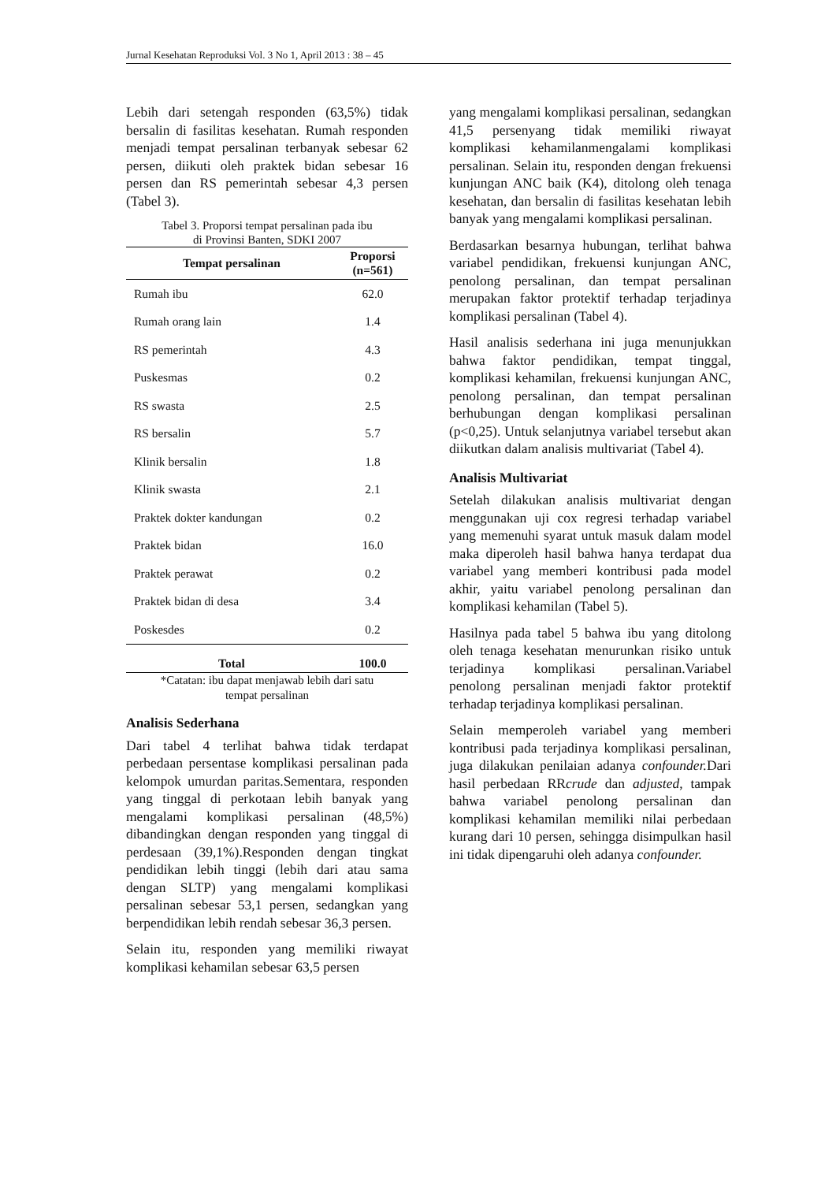Jurnal Kesehatan Reproduksi Vol. 3 No 1, April 2013 : 38 – 45
Lebih dari setengah responden (63,5%) tidak bersalin di fasilitas kesehatan. Rumah responden menjadi tempat persalinan terbanyak sebesar 62 persen, diikuti oleh praktek bidan sebesar 16 persen dan RS pemerintah sebesar 4,3 persen (Tabel 3).
Tabel 3. Proporsi tempat persalinan pada ibu
di Provinsi Banten, SDKI 2007
| Tempat persalinan | Proporsi (n=561) |
| --- | --- |
| Rumah ibu | 62.0 |
| Rumah orang lain | 1.4 |
| RS pemerintah | 4.3 |
| Puskesmas | 0.2 |
| RS swasta | 2.5 |
| RS bersalin | 5.7 |
| Klinik bersalin | 1.8 |
| Klinik swasta | 2.1 |
| Praktek dokter kandungan | 0.2 |
| Praktek bidan | 16.0 |
| Praktek perawat | 0.2 |
| Praktek bidan di desa | 3.4 |
| Poskesdes | 0.2 |
| Total | 100.0 |
*Catatan: ibu dapat menjawab lebih dari satu
tempat persalinan
Analisis Sederhana
Dari tabel 4 terlihat bahwa tidak terdapat perbedaan persentase komplikasi persalinan pada kelompok umurdan paritas.Sementara, responden yang tinggal di perkotaan lebih banyak yang mengalami komplikasi persalinan (48,5%) dibandingkan dengan responden yang tinggal di perdesaan (39,1%).Responden dengan tingkat pendidikan lebih tinggi (lebih dari atau sama dengan SLTP) yang mengalami komplikasi persalinan sebesar 53,1 persen, sedangkan yang berpendidikan lebih rendah sebesar 36,3 persen.
Selain itu, responden yang memiliki riwayat komplikasi kehamilan sebesar 63,5 persen
yang mengalami komplikasi persalinan, sedangkan 41,5 persenyang tidak memiliki riwayat komplikasi kehamilanmengalami komplikasi persalinan. Selain itu, responden dengan frekuensi kunjungan ANC baik (K4), ditolong oleh tenaga kesehatan, dan bersalin di fasilitas kesehatan lebih banyak yang mengalami komplikasi persalinan.
Berdasarkan besarnya hubungan, terlihat bahwa variabel pendidikan, frekuensi kunjungan ANC, penolong persalinan, dan tempat persalinan merupakan faktor protektif terhadap terjadinya komplikasi persalinan (Tabel 4).
Hasil analisis sederhana ini juga menunjukkan bahwa faktor pendidikan, tempat tinggal, komplikasi kehamilan, frekuensi kunjungan ANC, penolong persalinan, dan tempat persalinan berhubungan dengan komplikasi persalinan (p<0,25). Untuk selanjutnya variabel tersebut akan diikutkan dalam analisis multivariat (Tabel 4).
Analisis Multivariat
Setelah dilakukan analisis multivariat dengan menggunakan uji cox regresi terhadap variabel yang memenuhi syarat untuk masuk dalam model maka diperoleh hasil bahwa hanya terdapat dua variabel yang memberi kontribusi pada model akhir, yaitu variabel penolong persalinan dan komplikasi kehamilan (Tabel 5).
Hasilnya pada tabel 5 bahwa ibu yang ditolong oleh tenaga kesehatan menurunkan risiko untuk terjadinya komplikasi persalinan.Variabel penolong persalinan menjadi faktor protektif terhadap terjadinya komplikasi persalinan.
Selain memperoleh variabel yang memberi kontribusi pada terjadinya komplikasi persalinan, juga dilakukan penilaian adanya confounder. Dari hasil perbedaan RRcrude dan adjusted, tampak bahwa variabel penolong persalinan dan komplikasi kehamilan memiliki nilai perbedaan kurang dari 10 persen, sehingga disimpulkan hasil ini tidak dipengaruhi oleh adanya confounder.